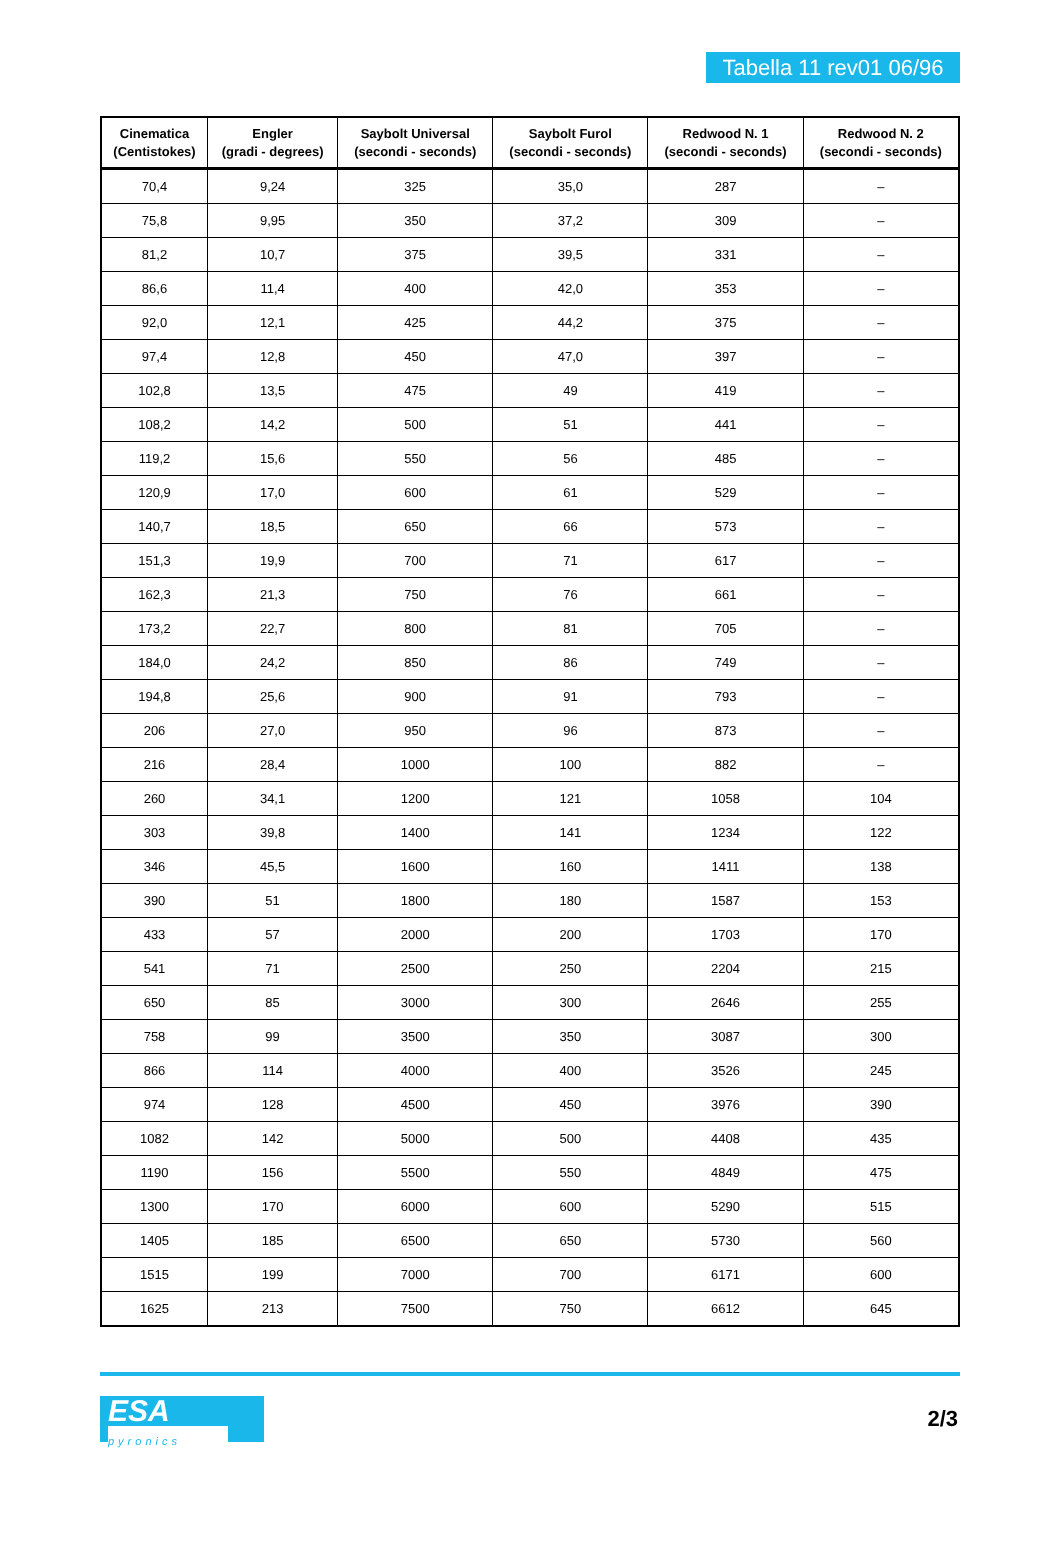Tabella 11 rev01 06/96
| Cinematica (Centistokes) | Engler (gradi - degrees) | Saybolt Universal (secondi - seconds) | Saybolt Furol (secondi - seconds) | Redwood N. 1 (secondi - seconds) | Redwood N. 2 (secondi - seconds) |
| --- | --- | --- | --- | --- | --- |
| 70,4 | 9,24 | 325 | 35,0 | 287 | – |
| 75,8 | 9,95 | 350 | 37,2 | 309 | – |
| 81,2 | 10,7 | 375 | 39,5 | 331 | – |
| 86,6 | 11,4 | 400 | 42,0 | 353 | – |
| 92,0 | 12,1 | 425 | 44,2 | 375 | – |
| 97,4 | 12,8 | 450 | 47,0 | 397 | – |
| 102,8 | 13,5 | 475 | 49 | 419 | – |
| 108,2 | 14,2 | 500 | 51 | 441 | – |
| 119,2 | 15,6 | 550 | 56 | 485 | – |
| 120,9 | 17,0 | 600 | 61 | 529 | – |
| 140,7 | 18,5 | 650 | 66 | 573 | – |
| 151,3 | 19,9 | 700 | 71 | 617 | – |
| 162,3 | 21,3 | 750 | 76 | 661 | – |
| 173,2 | 22,7 | 800 | 81 | 705 | – |
| 184,0 | 24,2 | 850 | 86 | 749 | – |
| 194,8 | 25,6 | 900 | 91 | 793 | – |
| 206 | 27,0 | 950 | 96 | 873 | – |
| 216 | 28,4 | 1000 | 100 | 882 | – |
| 260 | 34,1 | 1200 | 121 | 1058 | 104 |
| 303 | 39,8 | 1400 | 141 | 1234 | 122 |
| 346 | 45,5 | 1600 | 160 | 1411 | 138 |
| 390 | 51 | 1800 | 180 | 1587 | 153 |
| 433 | 57 | 2000 | 200 | 1703 | 170 |
| 541 | 71 | 2500 | 250 | 2204 | 215 |
| 650 | 85 | 3000 | 300 | 2646 | 255 |
| 758 | 99 | 3500 | 350 | 3087 | 300 |
| 866 | 114 | 4000 | 400 | 3526 | 245 |
| 974 | 128 | 4500 | 450 | 3976 | 390 |
| 1082 | 142 | 5000 | 500 | 4408 | 435 |
| 1190 | 156 | 5500 | 550 | 4849 | 475 |
| 1300 | 170 | 6000 | 600 | 5290 | 515 |
| 1405 | 185 | 6500 | 650 | 5730 | 560 |
| 1515 | 199 | 7000 | 700 | 6171 | 600 |
| 1625 | 213 | 7500 | 750 | 6612 | 645 |
ESA
pyronics
2/3